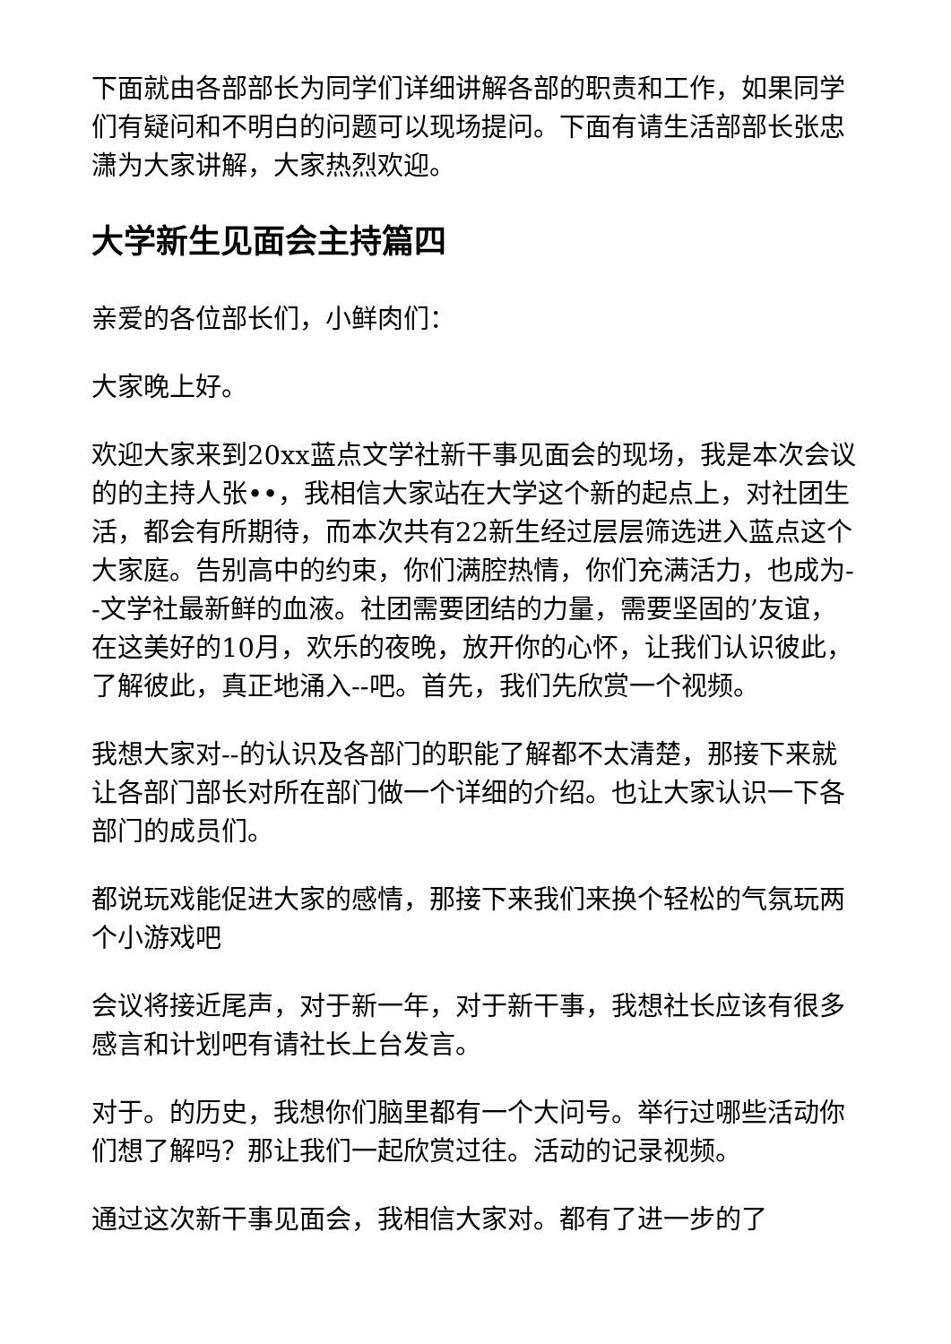下面就由各部部长为同学们详细讲解各部的职责和工作，如果同学们有疑问和不明白的问题可以现场提问。下面有请生活部部长张忠潇为大家讲解，大家热烈欢迎。
大学新生见面会主持篇四
亲爱的各位部长们，小鲜肉们：
大家晚上好。
欢迎大家来到20xx蓝点文学社新干事见面会的现场，我是本次会议的的主持人张••，我相信大家站在大学这个新的起点上，对社团生活，都会有所期待，而本次共有22新生经过层层筛选进入蓝点这个大家庭。告别高中的约束，你们满腔热情，你们充满活力，也成为--文学社最新鲜的血液。社团需要团结的力量，需要坚固的’友谊，在这美好的10月，欢乐的夜晚，放开你的心怀，让我们认识彼此，了解彼此，真正地涌入--吧。首先，我们先欣赏一个视频。
我想大家对--的认识及各部门的职能了解都不太清楚，那接下来就让各部门部长对所在部门做一个详细的介绍。也让大家认识一下各部门的成员们。
都说玩戏能促进大家的感情，那接下来我们来换个轻松的气氛玩两个小游戏吧
会议将接近尾声，对于新一年，对于新干事，我想社长应该有很多感言和计划吧有请社长上台发言。
对于。的历史，我想你们脑里都有一个大问号。举行过哪些活动你们想了解吗？那让我们一起欣赏过往。活动的记录视频。
通过这次新干事见面会，我相信大家对。都有了进一步的了